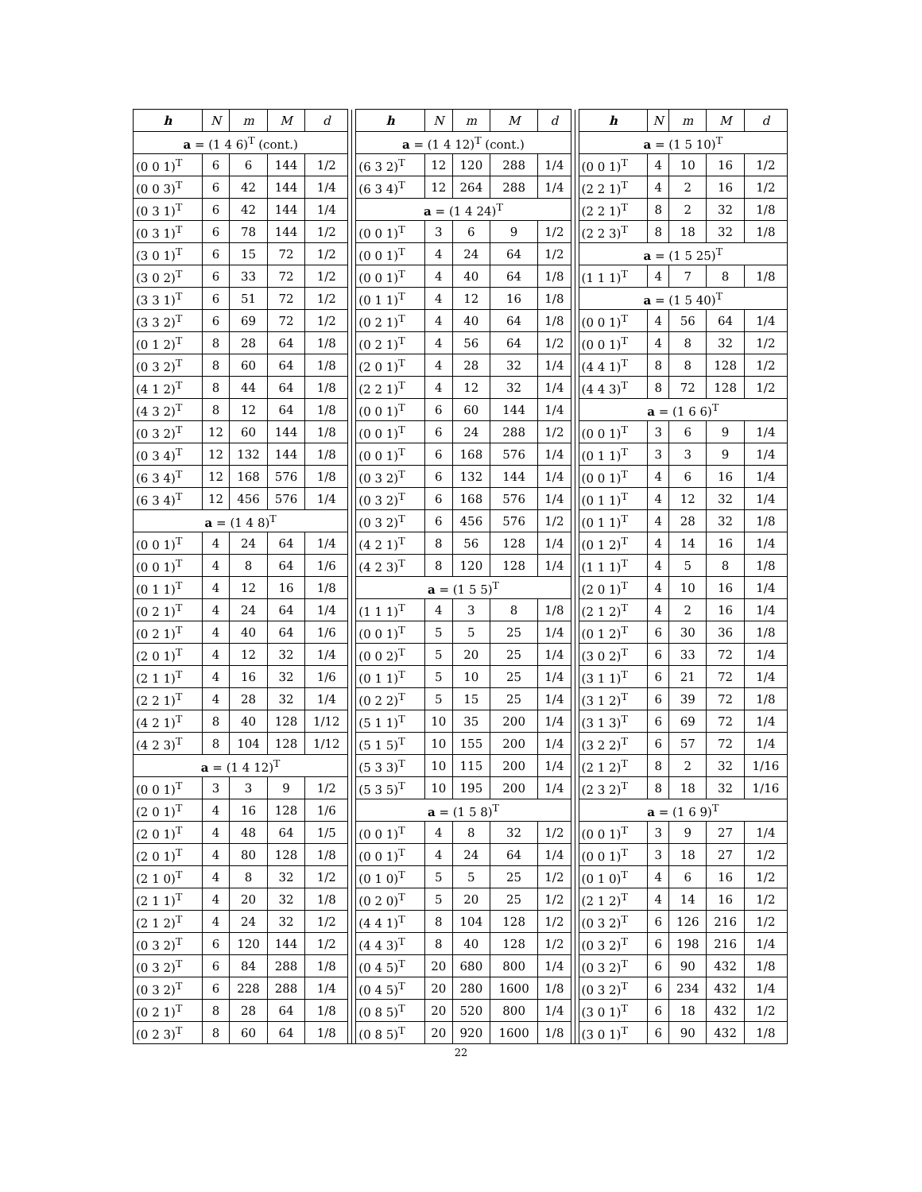| h | N | m | M | d | | | h | N | m | M | d | | | h | N | m | M | d |
| a = (1 4 6)<sup>T</sup> (cont.) | | | | | | | a = (1 4 12)<sup>T</sup> (cont.) | | | | | | | a = (1 5 10)<sup>T</sup> | | | | |
| (0 0 1)<sup>T</sup> | 6 | 6 | 144 | 1/2 | | | (6 3 2)<sup>T</sup> | 12 | 120 | 288 | 1/4 | | | (0 0 1)<sup>T</sup> | 4 | 10 | 16 | 1/2 |
| (0 0 3)<sup>T</sup> | 6 | 42 | 144 | 1/4 | | | (6 3 4)<sup>T</sup> | 12 | 264 | 288 | 1/4 | | | (2 2 1)<sup>T</sup> | 4 | 2 | 16 | 1/2 |
| (0 3 1)<sup>T</sup> | 6 | 42 | 144 | 1/4 | | | a = (1 4 24)<sup>T</sup> | | | | | | | (2 2 1)<sup>T</sup> | 8 | 2 | 32 | 1/8 |
| (0 3 1)<sup>T</sup> | 6 | 78 | 144 | 1/2 | | | (0 0 1)<sup>T</sup> | 3 | 6 | 9 | 1/2 | | | (2 2 3)<sup>T</sup> | 8 | 18 | 32 | 1/8 |
| (3 0 1)<sup>T</sup> | 6 | 15 | 72 | 1/2 | | | (0 0 1)<sup>T</sup> | 4 | 24 | 64 | 1/2 | | | a = (1 5 25)<sup>T</sup> | | | | |
| (3 0 2)<sup>T</sup> | 6 | 33 | 72 | 1/2 | | | (0 0 1)<sup>T</sup> | 4 | 40 | 64 | 1/8 | | | (1 1 1)<sup>T</sup> | 4 | 7 | 8 | 1/8 |
| (3 3 1)<sup>T</sup> | 6 | 51 | 72 | 1/2 | | | (0 1 1)<sup>T</sup> | 4 | 12 | 16 | 1/8 | | | a = (1 5 40)<sup>T</sup> | | | | |
| (3 3 2)<sup>T</sup> | 6 | 69 | 72 | 1/2 | | | (0 2 1)<sup>T</sup> | 4 | 40 | 64 | 1/8 | | | (0 0 1)<sup>T</sup> | 4 | 56 | 64 | 1/4 |
| (0 1 2)<sup>T</sup> | 8 | 28 | 64 | 1/8 | | | (0 2 1)<sup>T</sup> | 4 | 56 | 64 | 1/2 | | | (0 0 1)<sup>T</sup> | 4 | 8 | 32 | 1/2 |
| (0 3 2)<sup>T</sup> | 8 | 60 | 64 | 1/8 | | | (2 0 1)<sup>T</sup> | 4 | 28 | 32 | 1/4 | | | (4 4 1)<sup>T</sup> | 8 | 8 | 128 | 1/2 |
| (4 1 2)<sup>T</sup> | 8 | 44 | 64 | 1/8 | | | (2 2 1)<sup>T</sup> | 4 | 12 | 32 | 1/4 | | | (4 4 3)<sup>T</sup> | 8 | 72 | 128 | 1/2 |
| (4 3 2)<sup>T</sup> | 8 | 12 | 64 | 1/8 | | | (0 0 1)<sup>T</sup> | 6 | 60 | 144 | 1/4 | | | a = (1 6 6)<sup>T</sup> | | | | |
| (0 3 2)<sup>T</sup> | 12 | 60 | 144 | 1/8 | | | (0 0 1)<sup>T</sup> | 6 | 24 | 288 | 1/2 | | | (0 0 1)<sup>T</sup> | 3 | 6 | 9 | 1/4 |
| (0 3 4)<sup>T</sup> | 12 | 132 | 144 | 1/8 | | | (0 0 1)<sup>T</sup> | 6 | 168 | 576 | 1/4 | | | (0 1 1)<sup>T</sup> | 3 | 3 | 9 | 1/4 |
| (6 3 4)<sup>T</sup> | 12 | 168 | 576 | 1/8 | | | (0 3 2)<sup>T</sup> | 6 | 132 | 144 | 1/4 | | | (0 0 1)<sup>T</sup> | 4 | 6 | 16 | 1/4 |
| (6 3 4)<sup>T</sup> | 12 | 456 | 576 | 1/4 | | | (0 3 2)<sup>T</sup> | 6 | 168 | 576 | 1/4 | | | (0 1 1)<sup>T</sup> | 4 | 12 | 32 | 1/4 |
| a = (1 4 8)<sup>T</sup> | | | | | | | (0 3 2)<sup>T</sup> | 6 | 456 | 576 | 1/2 | | | (0 1 1)<sup>T</sup> | 4 | 28 | 32 | 1/8 |
| (0 0 1)<sup>T</sup> | 4 | 24 | 64 | 1/4 | | | (4 2 1)<sup>T</sup> | 8 | 56 | 128 | 1/4 | | | (0 1 2)<sup>T</sup> | 4 | 14 | 16 | 1/4 |
| (0 0 1)<sup>T</sup> | 4 | 8 | 64 | 1/6 | | | (4 2 3)<sup>T</sup> | 8 | 120 | 128 | 1/4 | | | (1 1 1)<sup>T</sup> | 4 | 5 | 8 | 1/8 |
| (0 1 1)<sup>T</sup> | 4 | 12 | 16 | 1/8 | | | a = (1 5 5)<sup>T</sup> | | | | | | | (2 0 1)<sup>T</sup> | 4 | 10 | 16 | 1/4 |
| (0 2 1)<sup>T</sup> | 4 | 24 | 64 | 1/4 | | | (1 1 1)<sup>T</sup> | 4 | 3 | 8 | 1/8 | | | (2 1 2)<sup>T</sup> | 4 | 2 | 16 | 1/4 |
| (0 2 1)<sup>T</sup> | 4 | 40 | 64 | 1/6 | | | (0 0 1)<sup>T</sup> | 5 | 5 | 25 | 1/4 | | | (0 1 2)<sup>T</sup> | 6 | 30 | 36 | 1/8 |
| (2 0 1)<sup>T</sup> | 4 | 12 | 32 | 1/4 | | | (0 0 2)<sup>T</sup> | 5 | 20 | 25 | 1/4 | | | (3 0 2)<sup>T</sup> | 6 | 33 | 72 | 1/4 |
| (2 1 1)<sup>T</sup> | 4 | 16 | 32 | 1/6 | | | (0 1 1)<sup>T</sup> | 5 | 10 | 25 | 1/4 | | | (3 1 1)<sup>T</sup> | 6 | 21 | 72 | 1/4 |
| (2 2 1)<sup>T</sup> | 4 | 28 | 32 | 1/4 | | | (0 2 2)<sup>T</sup> | 5 | 15 | 25 | 1/4 | | | (3 1 2)<sup>T</sup> | 6 | 39 | 72 | 1/8 |
| (4 2 1)<sup>T</sup> | 8 | 40 | 128 | 1/12 | | | (5 1 1)<sup>T</sup> | 10 | 35 | 200 | 1/4 | | | (3 1 3)<sup>T</sup> | 6 | 69 | 72 | 1/4 |
| (4 2 3)<sup>T</sup> | 8 | 104 | 128 | 1/12 | | | (5 1 5)<sup>T</sup> | 10 | 155 | 200 | 1/4 | | | (3 2 2)<sup>T</sup> | 6 | 57 | 72 | 1/4 |
| a = (1 4 12)<sup>T</sup> | | | | | | | (5 3 3)<sup>T</sup> | 10 | 115 | 200 | 1/4 | | | (2 1 2)<sup>T</sup> | 8 | 2 | 32 | 1/16 |
| (0 0 1)<sup>T</sup> | 3 | 3 | 9 | 1/2 | | | (5 3 5)<sup>T</sup> | 10 | 195 | 200 | 1/4 | | | (2 3 2)<sup>T</sup> | 8 | 18 | 32 | 1/16 |
| (2 0 1)<sup>T</sup> | 4 | 16 | 128 | 1/6 | | | a = (1 5 8)<sup>T</sup> | | | | | | | a = (1 6 9)<sup>T</sup> | | | | |
| (2 0 1)<sup>T</sup> | 4 | 48 | 64 | 1/5 | | | (0 0 1)<sup>T</sup> | 4 | 8 | 32 | 1/2 | | | (0 0 1)<sup>T</sup> | 3 | 9 | 27 | 1/4 |
| (2 0 1)<sup>T</sup> | 4 | 80 | 128 | 1/8 | | | (0 0 1)<sup>T</sup> | 4 | 24 | 64 | 1/4 | | | (0 0 1)<sup>T</sup> | 3 | 18 | 27 | 1/2 |
| (2 1 0)<sup>T</sup> | 4 | 8 | 32 | 1/2 | | | (0 1 0)<sup>T</sup> | 5 | 5 | 25 | 1/2 | | | (0 1 0)<sup>T</sup> | 4 | 6 | 16 | 1/2 |
| (2 1 1)<sup>T</sup> | 4 | 20 | 32 | 1/8 | | | (0 2 0)<sup>T</sup> | 5 | 20 | 25 | 1/2 | | | (2 1 2)<sup>T</sup> | 4 | 14 | 16 | 1/2 |
| (2 1 2)<sup>T</sup> | 4 | 24 | 32 | 1/2 | | | (4 4 1)<sup>T</sup> | 8 | 104 | 128 | 1/2 | | | (0 3 2)<sup>T</sup> | 6 | 126 | 216 | 1/2 |
| (0 3 2)<sup>T</sup> | 6 | 120 | 144 | 1/2 | | | (4 4 3)<sup>T</sup> | 8 | 40 | 128 | 1/2 | | | (0 3 2)<sup>T</sup> | 6 | 198 | 216 | 1/4 |
| (0 3 2)<sup>T</sup> | 6 | 84 | 288 | 1/8 | | | (0 4 5)<sup>T</sup> | 20 | 680 | 800 | 1/4 | | | (0 3 2)<sup>T</sup> | 6 | 90 | 432 | 1/8 |
| (0 3 2)<sup>T</sup> | 6 | 228 | 288 | 1/4 | | | (0 4 5)<sup>T</sup> | 20 | 280 | 1600 | 1/8 | | | (0 3 2)<sup>T</sup> | 6 | 234 | 432 | 1/4 |
| (0 2 1)<sup>T</sup> | 8 | 28 | 64 | 1/8 | | | (0 8 5)<sup>T</sup> | 20 | 520 | 800 | 1/4 | | | (3 0 1)<sup>T</sup> | 6 | 18 | 432 | 1/2 |
| (0 2 3)<sup>T</sup> | 8 | 60 | 64 | 1/8 | | | (0 8 5)<sup>T</sup> | 20 | 920 | 1600 | 1/8 | | | (3 0 1)<sup>T</sup> | 6 | 90 | 432 | 1/8 |
22